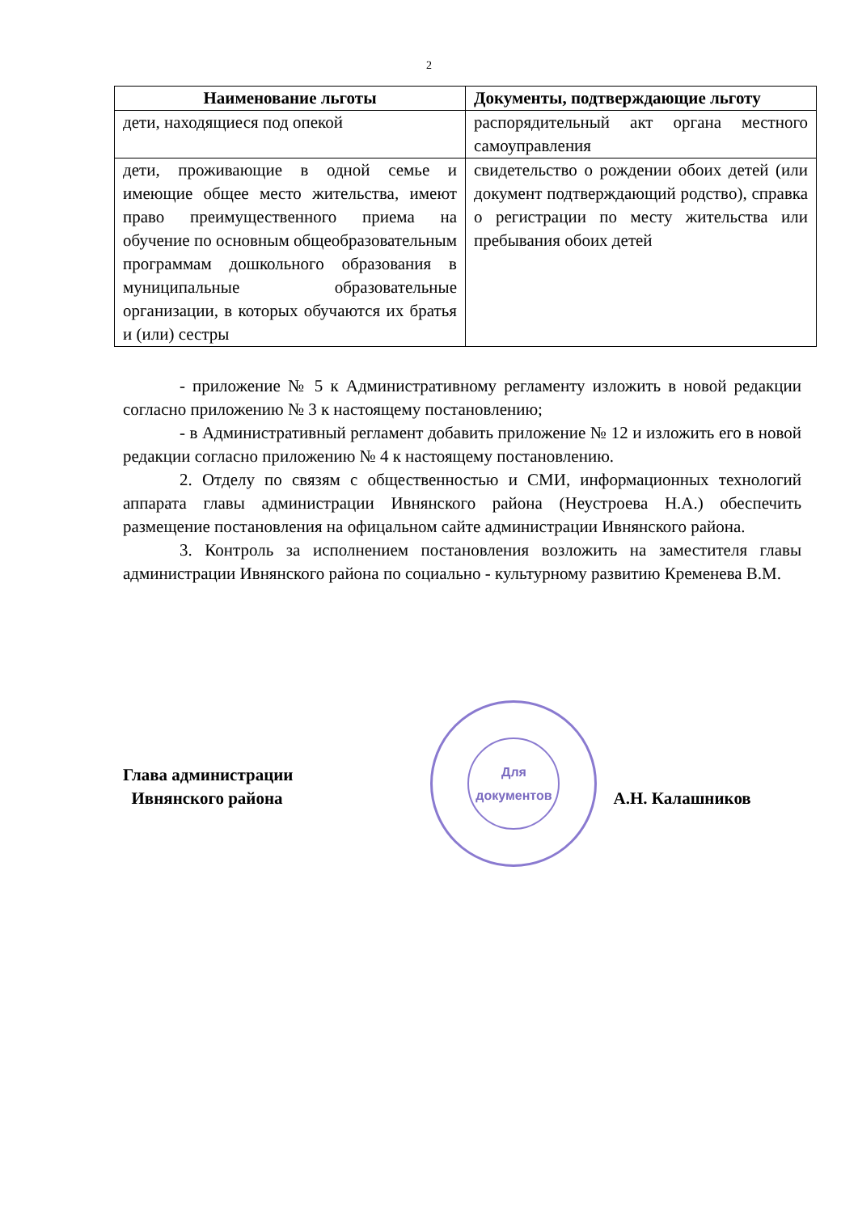2
| Наименование льготы | Документы, подтверждающие льготу |
| --- | --- |
| дети, находящиеся под опекой | распорядительный акт органа местного самоуправления |
| дети, проживающие в одной семье и имеющие общее место жительства, имеют право преимущественного приема на обучение по основным общеобразовательным программам дошкольного образования в муниципальные образовательные организации, в которых обучаются их братья и (или) сестры | свидетельство о рождении обоих детей (или документ подтверждающий родство), справка о регистрации по месту жительства или пребывания обоих детей |
- приложение № 5 к Административному регламенту изложить в новой редакции согласно приложению № 3 к настоящему постановлению;
- в Административный регламент добавить приложение № 12 и изложить его в новой редакции согласно приложению № 4 к настоящему постановлению.
2. Отделу по связям с общественностью и СМИ, информационных технологий аппарата главы администрации Ивнянского района (Неустроева Н.А.) обеспечить размещение постановления на офицальном сайте администрации Ивнянского района.
3. Контроль за исполнением постановления возложить на заместителя главы администрации Ивнянского района по социально - культурному развитию Кременева В.М.
Глава администрации
Ивнянского района
Для
документов
А.Н. Калашников